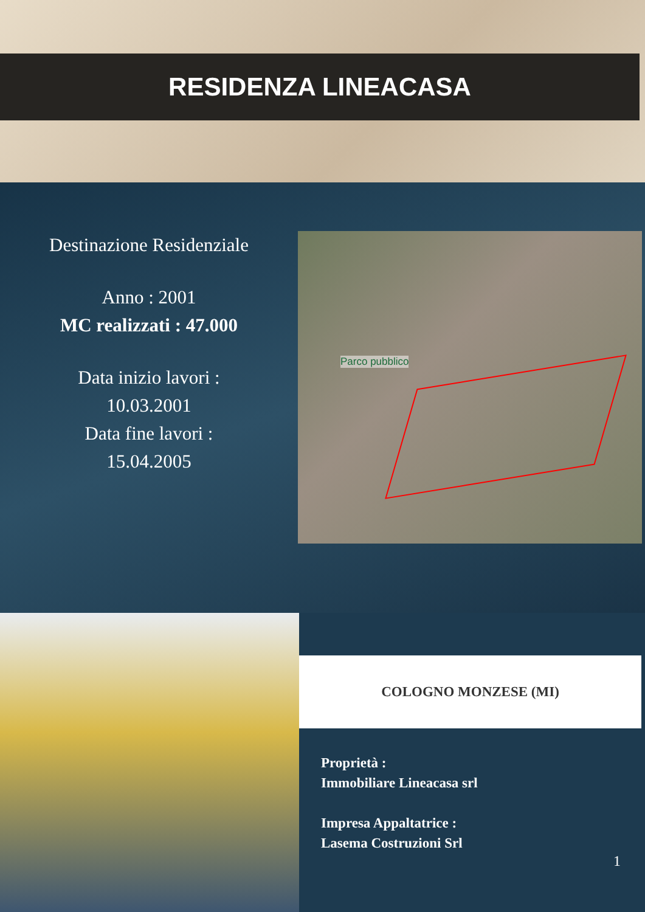RESIDENZA LINEACASA
Destinazione Residenziale
Anno : 2001
MC realizzati : 47.000
Data inizio lavori :
10.03.2001
Data fine lavori :
15.04.2005
Parco pubblico
COLOGNO MONZESE (MI)
Proprietà :
Immobiliare Lineacasa srl
Impresa Appaltatrice :
Lasema Costruzioni Srl
1